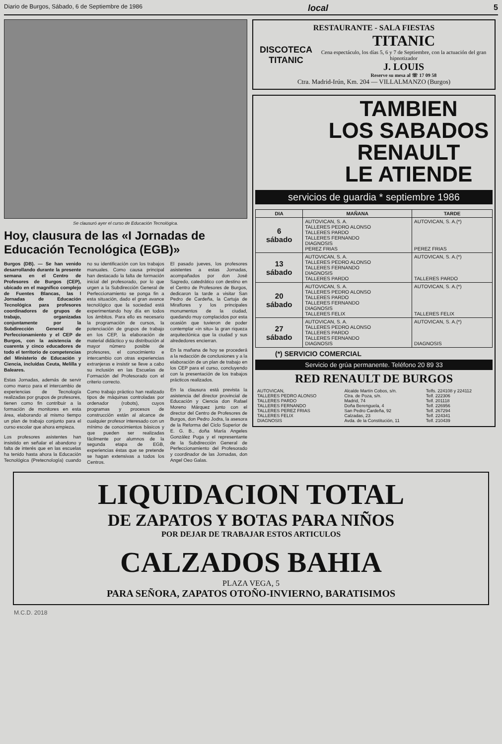Diario de Burgos, Sábado, 6 de Septiembre de 1986 local 5
Se clausuró ayer el curso de Educación Tecnológica.
Hoy, clausura de las «I Jornadas de Educación Tecnológica (EGB)»
Burgos (DB). — Se han venido desarrollando durante la presente semana en el Centro de Profesores de Burgos (CEP), ubicado en el magnífico complejo de Fuentes Blancas, las I Jornadas de Educación Tecnológica para profesores coordinadores de grupos de trabajo, organizadas conjuntamente por la Subdirección General de Perfeccionamiento y el CEP de Burgos, con la asistencia de cuarenta y cinco educadores de todo el territorio de competencias del Ministerio de Educación y Ciencia, incluídas Ceuta, Melilla y Baleares.
Estas Jornadas, además de servir como marco para el intercambio de experiencias de Tecnología realizadas por grupos de profesores, tienen como fin contribuir a la formación de monitores en esta área, elaborando al mismo tiempo un plan de trabajo conjunto para el curso escolar que ahora empieza.
Los profesores asistentes han insistido en señalar el abandono y falta de interés que en las escuelas ha tenido hasta ahora la Educación Tecnológica (Pretecnología) cuando no su identificación con los trabajos manuales. Como causa principal han destacado la falta de formación inicial del profesorado, por lo que urgen a la Subdirección General de Perfeccionamiento se ponga fin a esta situación, dado el gran avance tecnológico que la sociedad está experimentando hoy día en todos los ámbitos. Para ello es necesario la programación de cursos, la potenciación de grupos de trabajo en los CEP, la elaboración de material didáctico y su distribución al mayor número posible de profesores, el conocimiento e intercambio con otras experiencias extranjeras e insistir se lleve a cabo su inclusión en las Escuelas de Formación del Profesorado con el criterio correcto.
Como trabajo práctico han realizado tipos de máquinas controladas por ordenador (robots), cuyos programas y procesos de construcción están al alcance de cualquier profesor interesado con un mínimo de conocimientos básicos y que pueden ser realizadas fácilmente por alumnos de la segunda etapa de EGB, experiencias éstas que se pretende se hagan extensivas a todos los Centros.
El pasado jueves, los profesores asistentes a estas Jornadas, acompañados por don José Sagredo, catedrático con destino en el Centro de Profesores de Burgos, dedicaron la tarde a visitar San Pedro de Cardeña, la Cartuja de Miraflores y los principales monumentos de la ciudad, quedando muy complacidos por esta ocasión que tuvieron de poder contemplar «in situ» la gran riqueza arquitectónica que la ciudad y sus alrededores encierran.
En la mañana de hoy se procederá a la redacción de conclusiones y a la elaboración de un plan de trabajo en los CEP para el curso, concluyendo con la presentación de los trabajos prácticos realizados.
En la clausura está prevista la asistencia del director provincial de Educación y Ciencia don Rafael Moreno Márquez junto con el director del Centro de Profesores de Burgos, don Pedro Jodra, la asesora de la Reforma del Ciclo Superior de E. G. B., doña María Angeles González Puga y el representante de la Subdirección General de Perfeccionamiento del Profesorado y coordinador de las Jornadas, don Angel Oeo Galas.
RESTAURANTE - SALA FIESTAS
DISCOTECA TITANIC
TITANIC
Cena espectáculo, los días 5, 6 y 7 de Septiembre, con la actuación del gran hipnotizador
J. LOUIS
Reserve su mesa al ☏ 17 09 58
Ctra. Madrid-Irún, Km. 204 — VILLALMANZO (Burgos)
TAMBIEN
LOS SABADOS
RENAULT
LE ATIENDE
servicios de guardia * septiembre 1986
| DIA | MAÑANA | TARDE |
| --- | --- | --- |
| 6 sábado | AUTOVICAN, S. A. TALLERES PEDRO ALONSO TALLERES PARDO TALLERES FERNANDO DIAGNOSIS PEREZ FRIAS | AUTOVICAN, S. A.(*) PEREZ FRIAS |
| 13 sábado | AUTOVICAN, S. A. TALLERES PEDRO ALONSO TALLERES FERNANDO DIAGNOSIS TALLERES PARDO | AUTOVICAN, S. A.(*) TALLERES PARDO |
| 20 sábado | AUTOVICAN, S. A. TALLERES PEDRO ALONSO TALLERES PARDO TALLERES FERNANDO DIAGNOSIS TALLERES FELIX | AUTOVICAN, S. A.(*) TALLERES FELIX |
| 27 sábado | AUTOVICAN, S. A. TALLERES PEDRO ALONSO TALLERES PARDO TALLERES FERNANDO DIAGNOSIS | AUTOVICAN, S. A.(*) DIAGNOSIS |
(*) SERVICIO COMERCIAL
Servicio de grúa permanente. Teléfono 20 89 33
RED RENAULT DE BURGOS
| AUTOVICAN, TALLERES PEDRO ALONSO TALLERES PARDO TALLERES FERNANDO TALLERES PEREZ FRIAS TALLERES FELIX DIAGNOSIS | Alcalde Martín Cobos, s/n. Ctra. de Poza, s/n. Madrid, 74 Doña Berenguela, 4 San Pedro Cardeña, 92 Calzadas, 23 Avda. de la Constitución, 11 | Telfs. 224108 y 224112 Telf. 222306 Telf. 201118 Telf. 226956 Telf. 267294 Telf. 224341 Telf. 210439 |
LIQUIDACION TOTAL
DE ZAPATOS Y BOTAS PARA NIÑOS
POR DEJAR DE TRABAJAR ESTOS ARTICULOS
CALZADOS BAHIA
PLAZA VEGA, 5
PARA SEÑORA, ZAPATOS OTOÑO-INVIERNO, BARATISIMOS
M.C.D. 2018